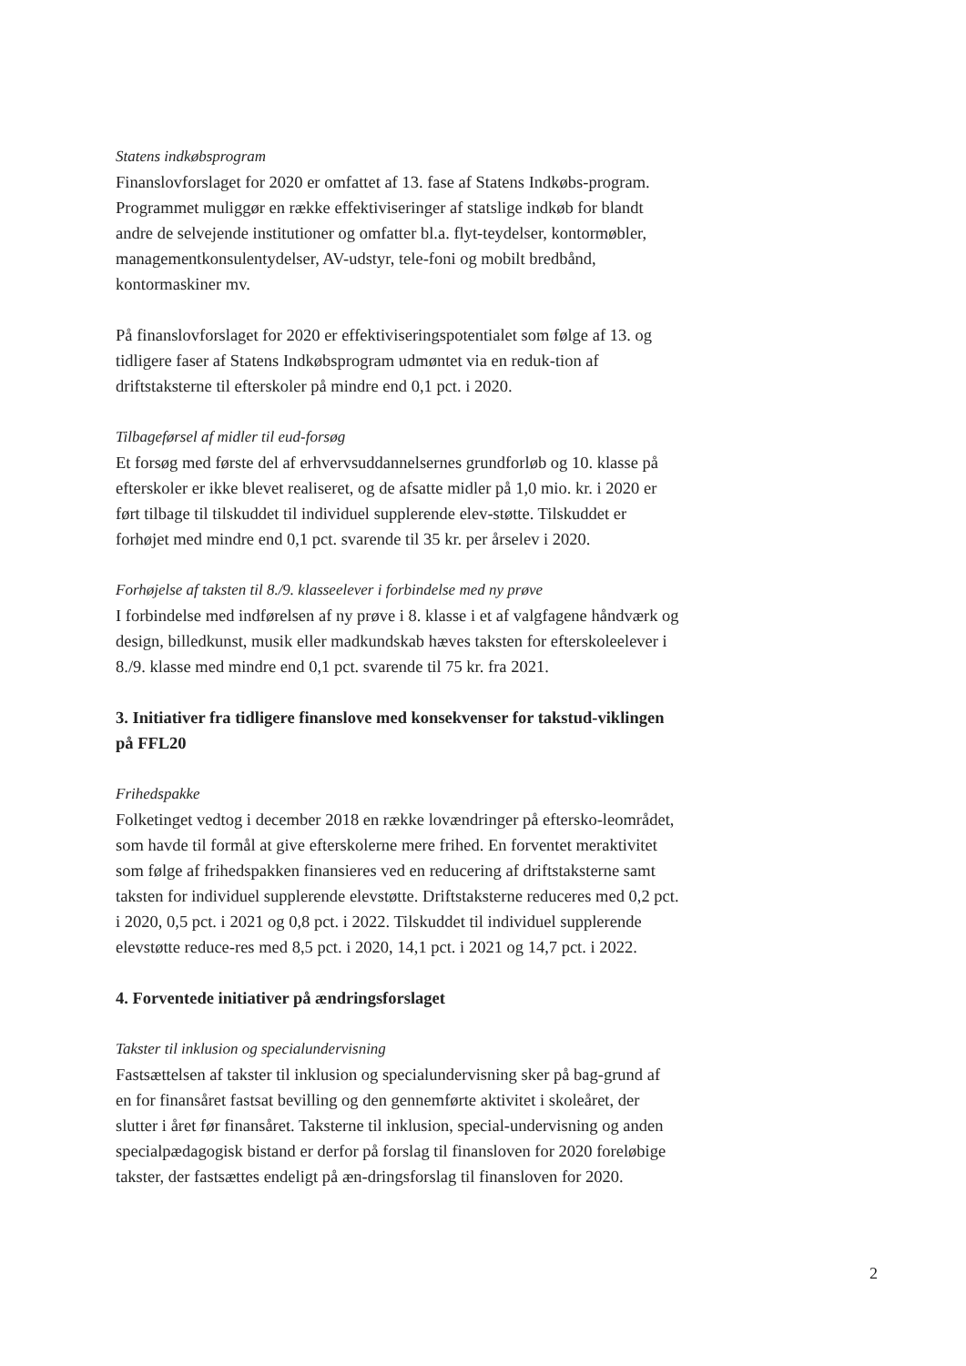Statens indkøbsprogram
Finanslovforslaget for 2020 er omfattet af 13. fase af Statens Indkøbs-program. Programmet muliggør en række effektiviseringer af statslige indkøb for blandt andre de selvejende institutioner og omfatter bl.a. flyt-teydelser, kontormøbler, managementkonsulentydelser, AV-udstyr, tele-foni og mobilt bredbånd, kontormaskiner mv.
På finanslovforslaget for 2020 er effektiviseringspotentialet som følge af 13. og tidligere faser af Statens Indkøbsprogram udmøntet via en reduk-tion af driftstaksterne til efterskoler på mindre end 0,1 pct. i 2020.
Tilbageførsel af midler til eud-forsøg
Et forsøg med første del af erhvervsuddannelsernes grundforløb og 10. klasse på efterskoler er ikke blevet realiseret, og de afsatte midler på 1,0 mio. kr. i 2020 er ført tilbage til tilskuddet til individuel supplerende elev-støtte. Tilskuddet er forhøjet med mindre end 0,1 pct. svarende til 35 kr. per årselev i 2020.
Forhøjelse af taksten til 8./9. klasseelever i forbindelse med ny prøve
I forbindelse med indførelsen af ny prøve i 8. klasse i et af valgfagene håndværk og design, billedkunst, musik eller madkundskab hæves taksten for efterskoleelever i 8./9. klasse med mindre end 0,1 pct. svarende til 75 kr. fra 2021.
3. Initiativer fra tidligere finanslove med konsekvenser for takstud-viklingen på FFL20
Frihedspakke
Folketinget vedtog i december 2018 en række lovændringer på eftersko-leområdet, som havde til formål at give efterskolerne mere frihed. En forventet meraktivitet som følge af frihedspakken finansieres ved en reducering af driftstaksterne samt taksten for individuel supplerende elevstøtte. Driftstaksterne reduceres med 0,2 pct. i 2020, 0,5 pct. i 2021 og 0,8 pct. i 2022. Tilskuddet til individuel supplerende elevstøtte reduce-res med 8,5 pct. i 2020, 14,1 pct. i 2021 og 14,7 pct. i 2022.
4. Forventede initiativer på ændringsforslaget
Takster til inklusion og specialundervisning
Fastsættelsen af takster til inklusion og specialundervisning sker på bag-grund af en for finansåret fastsat bevilling og den gennemførte aktivitet i skoleåret, der slutter i året før finansåret. Taksterne til inklusion, special-undervisning og anden specialpædagogisk bistand er derfor på forslag til finansloven for 2020 foreløbige takster, der fastsættes endeligt på æn-dringsforslag til finansloven for 2020.
2